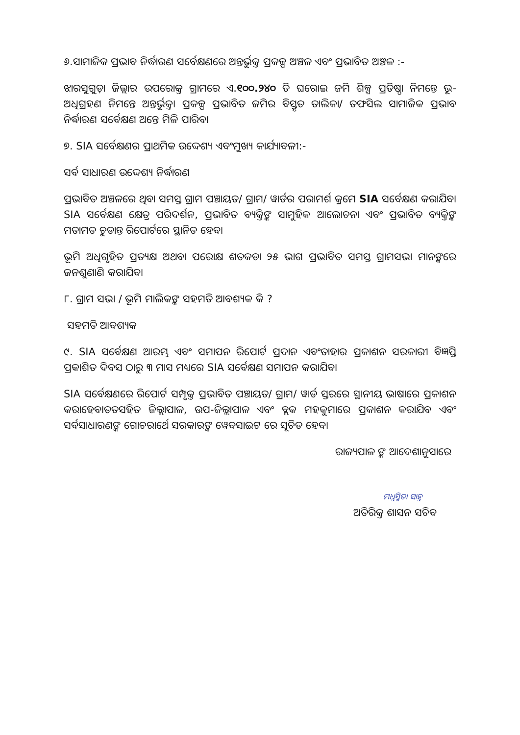୬.ସାମାଜିକ ପ୍ରଭାବ ନିର୍ଦ୍ଧାରଣ ସର୍ବେକ୍ଷଣରେ ଅନ୍ତର୍ଭୁକ୍ତ ପ୍ରକଳ୍ପ ଅଞ୍ଚଳ ଏବଂ ପ୍ରଭାବିତ ଅଞ୍ଚଳ :-
ଝାରସୁଗୁଡ଼ା ଜିଲ୍ଲାର ଉପରୋକ୍ତ ଗ୍ରାମରେ ଏ.୧୦୦.୨୪୦ ଡି ଘରୋଇ ଜମି ଶିଳ୍ପ ପ୍ରତିଷ୍ଠା ନିମନ୍ତେ ଭୂ- ଅଧିଗ୍ରହଣ ନିମନ୍ତେ ଅନ୍ତର୍ଭୁକ୍ତ। ପ୍ରକଳ୍ପ ପ୍ରଭାବିତ ଜମିର ବିସ୍ତୃତ ତାଲିକା/ ତଫସିଲ ସାମାଜିକ ପ୍ରଭାବ ନିର୍ଦ୍ଧାରଣ ସର୍ବେକ୍ଷଣ ଅନ୍ତେ ମିଳି ପାରିବ।
୭. SIA ସର୍ବେକ୍ଷଣର ପ୍ରାଥମିକ ଉଦ୍ଦେଶ୍ୟ ଏବଂମୁଖ୍ୟ କାର୍ଯ୍ୟାବଳୀ:-
ସର୍ବ ସାଧାରଣ ଉଦ୍ଦେଶ୍ୟ ନିର୍ଦ୍ଧାରଣ
ପ୍ରଭାବିତ ଅଞ୍ଚଳରେ ଥିବା ସମସ୍ତ ଗ୍ରାମ ପଞ୍ଚାୟତ/ ଗ୍ରାମ/ ୱାର୍ଡର ପରାମର୍ଶ କ୍ରମେ SIA ସର୍ବେକ୍ଷଣ କରାଯିବ। SIA ସର୍ବେକ୍ଷଣ କ୍ଷେତ୍ର ପରିଦର୍ଶନ, ପ୍ରଭାବିତ ବ୍ୟକ୍ତିଙ୍କ ସାମୁହିକ ଆଲୋଚନା ଏବଂ ପ୍ରଭାବିତ ବ୍ୟକ୍ତିଙ୍କ ମତାମତ ଚୁଡାନ୍ତ ରିପୋର୍ଟରେ ସ୍ଥାନିତ ହେବ।
ଭୂମି ଅଧିଗୃହିତ ପ୍ରତ୍ୟକ୍ଷ ଅଥବା ପରୋକ୍ଷ ଶତକଡା ୨୫ ଭାଗ ପ୍ରଭାବିତ ସମସ୍ତ ଗ୍ରାମସଭା ମାନଙ୍କରେ ଜନଶୁଣାଣି କରାଯିବ।
୮. ଗ୍ରାମ ସଭା / ଭୂମି ମାଲିକଙ୍କ ସହମତି ଆବଶ୍ୟକ କି ?
ସହମତି ଆବଶ୍ୟକ
୯. SIA ସର୍ବେକ୍ଷଣ ଆରମ୍ଭ ଏବଂ ସମାପନ ରିପୋର୍ଟ ପ୍ରଦାନ ଏବଂତାହାର ପ୍ରକାଶନ ସରକାରୀ ବିଜ୍ଞପ୍ତି ପ୍ରକାଶିତ ଦିବସ ଠାରୁ ୩ ମାସ ମଧ୍ୟରେ SIA ସର୍ବେକ୍ଷଣ ସମାପନ କରାଯିବ।
SIA ସର୍ବେକ୍ଷଣରେ ରିପୋର୍ଟ ସମ୍ପୃକ୍ତ ପ୍ରଭାବିତ ପଞ୍ଚାୟତ/ ଗ୍ରାମ/ ୱାର୍ଡ ସ୍ତରରେ ସ୍ଥାନୀୟ ଭାଷାରେ ପ୍ରକାଶନ କରାହେବ।ତତସହିତ ଜିଲ୍ଲାପାଳ, ଉପ-ଜିଲ୍ଲାପାଳ ଏବଂ ବ୍ଲକ ମହକୁମାରେ ପ୍ରକାଶନ କରାଯିବ ଏବଂ ସର୍ବସାଧାରଣଙ୍କ ଗୋଚରାର୍ଥେ ସରକାରଙ୍କ ୱେବସାଇଟ ରେ ସୂଚିତ ହେବ।
ରାଜ୍ୟପାଳ ଙ୍କ ଆଦେଶାନୁସାରେ
ମଧୁସ୍ମିତା ସାହୁ
ଅତିରିକ୍ତ ଶାସନ ସଚିବ